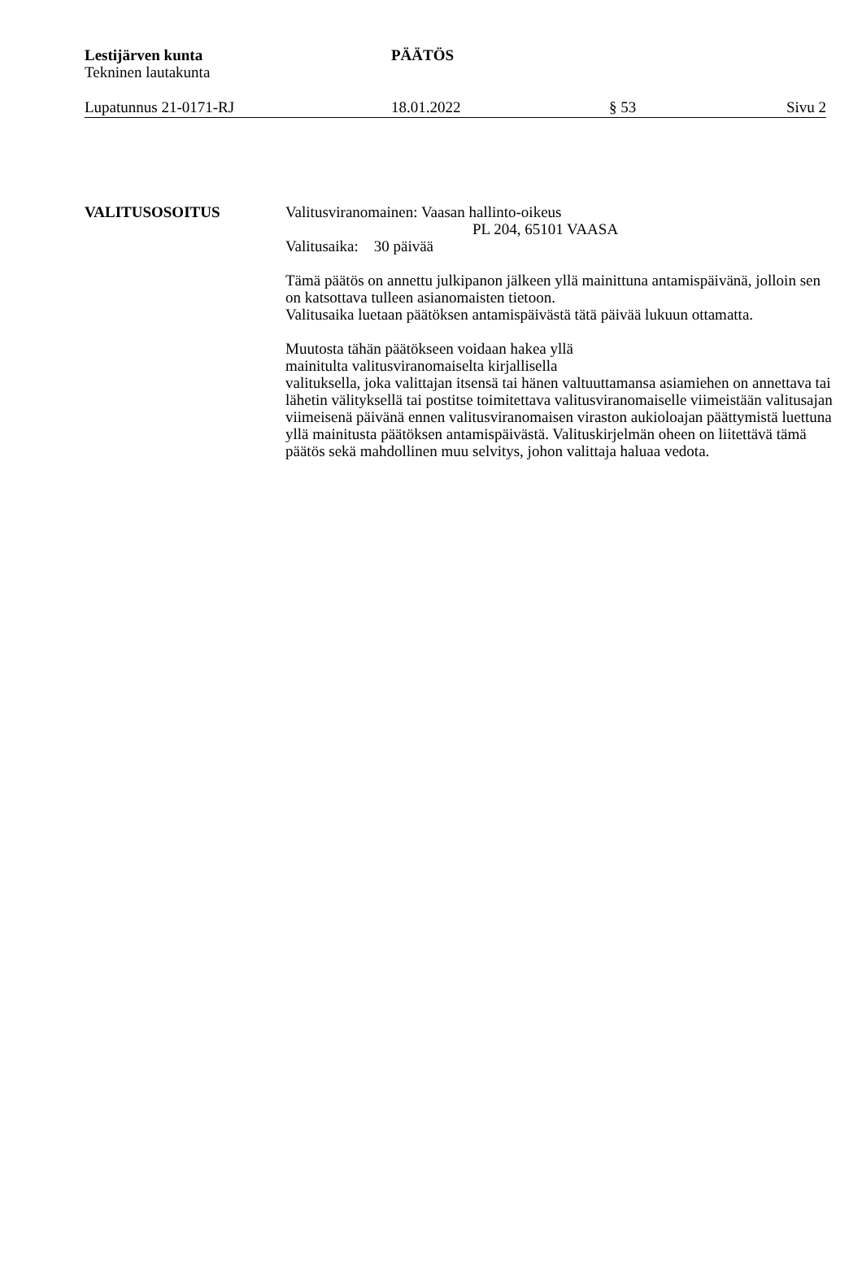Lestijärven kunta
Tekninen lautakunta
PÄÄTÖS
Lupatunnus 21-0171-RJ 18.01.2022 § 53 Sivu 2
VALITUSOSOITUS Valitusviranomainen: Vaasan hallinto-oikeus
PL 204, 65101 VAASA
Valitusaika: 30 päivää
Tämä päätös on annettu julkipanon jälkeen yllä mainittuna antamispäivänä, jolloin sen on katsottava tulleen asianomaisten tietoon.
Valitusaika luetaan päätöksen antamispäivästä tätä päivää lukuun ottamatta.
Muutosta tähän päätökseen voidaan hakea yllä
mainitulta valitusviranomaiselta kirjallisella
valituksella, joka valittajan itsensä tai hänen valtuuttamansa asiamiehen on annettava tai lähetin välityksellä tai postitse toimitettava valitusviranomaiselle viimeistään valitusajan viimeisenä päivänä ennen valitusviranomaisen viraston aukioloajan päättymistä luettuna yllä mainitusta päätöksen antamispäivästä. Valituskirjelmän oheen on liitettävä tämä päätös sekä mahdollinen muu selvitys, johon valittaja haluaa vedota.